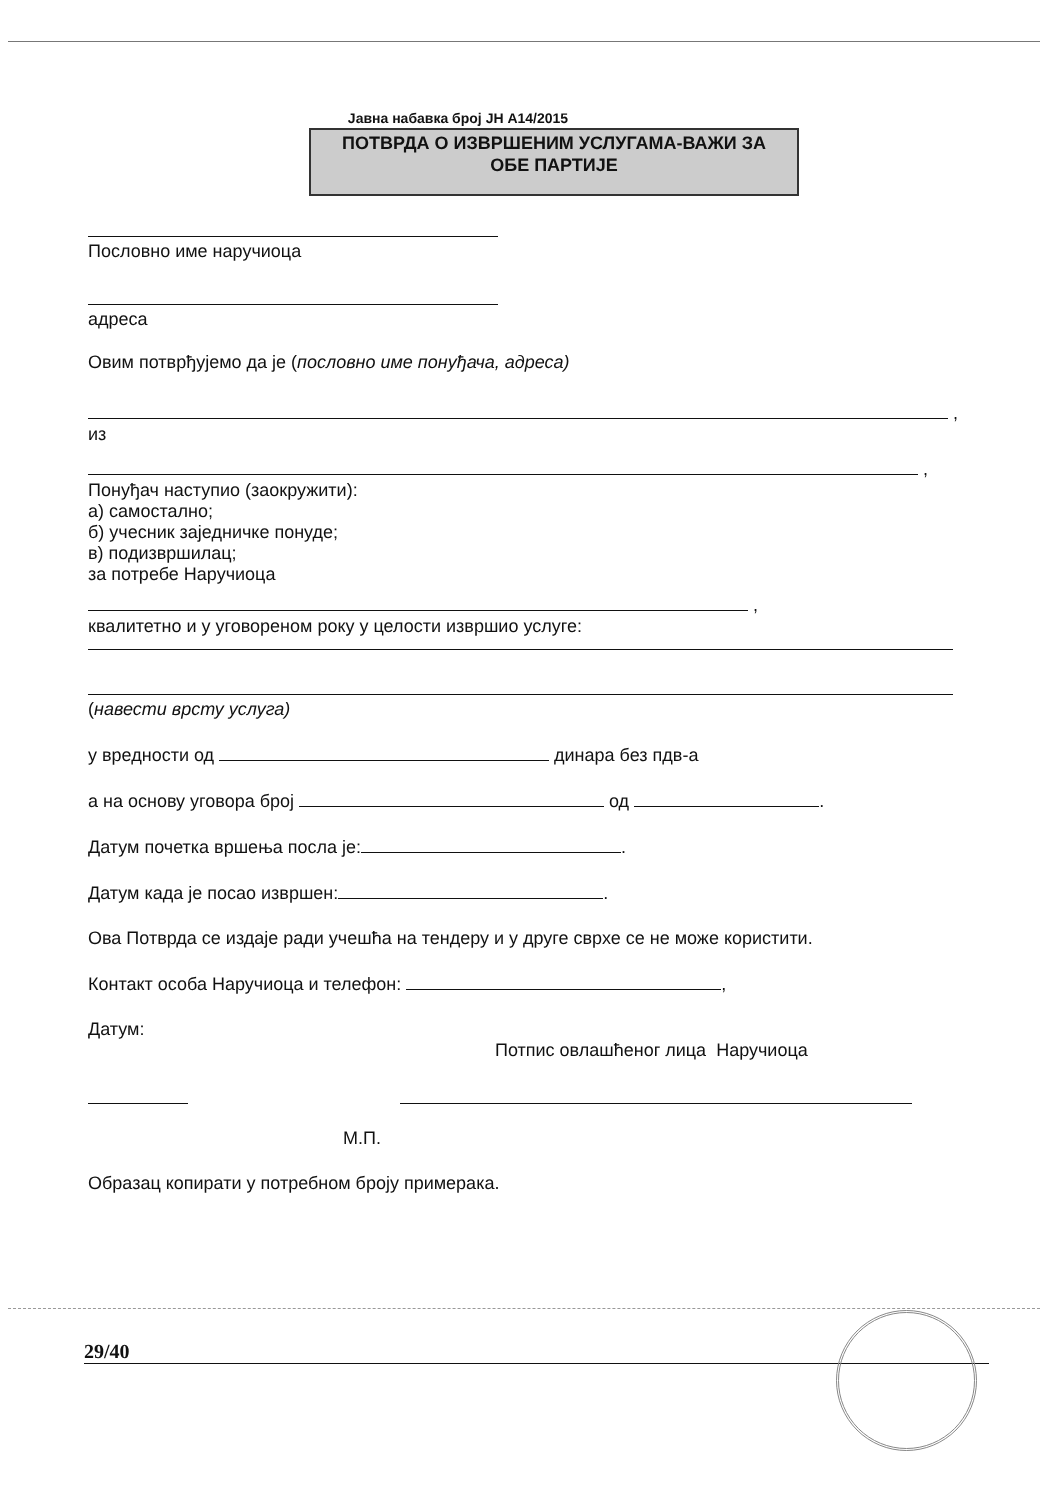Јавна набавка број ЈН А14/2015
ПОТВРДА О ИЗВРШЕНИМ УСЛУГАМА-ВАЖИ ЗА
ОБЕ ПАРТИЈЕ
Пословно име наручиоца
адреса
Овим потврђујемо да је (пословно име понуђача, адреса)
,
из
,
Понуђач наступио (заокружити):
а) самостално;
б) учесник заједничке понуде;
в) подизвршилац;
за потребе Наручиоца
,
квалитетно и у уговореном року у целости извршио услуге:
(навести врсту услуга)
у вредности од динара без пдв-а
а на основу уговора број од .
Датум почетка вршења посла је: .
Датум када је посао извршен: .
Ова Потврда се издаје ради учешћа на тендеру и у друге сврхе се не може користити.
Контакт особа Наручиоца и телефон: ,
Датум:
Потпис овлашћеног лица Наручиоца
М.П.
Образац копирати у потребном броју примерака.
29/40